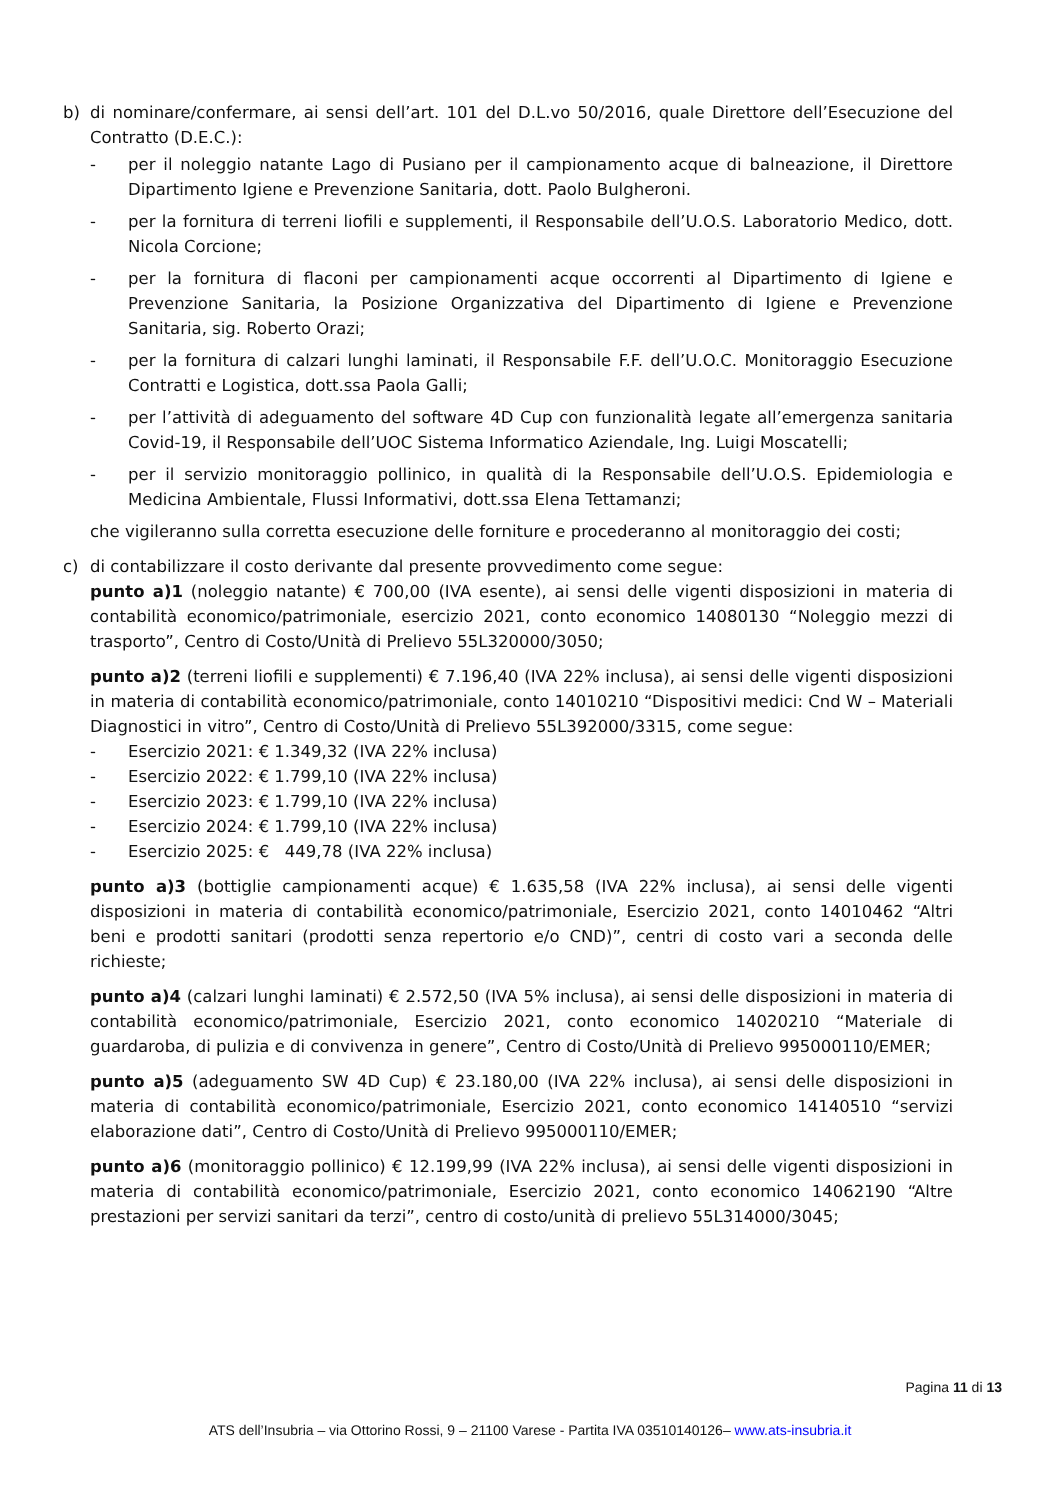b) di nominare/confermare, ai sensi dell’art. 101 del D.L.vo 50/2016, quale Direttore dell’Esecuzione del Contratto (D.E.C.):
- per il noleggio natante Lago di Pusiano per il campionamento acque di balneazione, il Direttore Dipartimento Igiene e Prevenzione Sanitaria, dott. Paolo Bulgheroni.
- per la fornitura di terreni liofili e supplementi, il Responsabile dell’U.O.S. Laboratorio Medico, dott. Nicola Corcione;
- per la fornitura di flaconi per campionamenti acque occorrenti al Dipartimento di Igiene e Prevenzione Sanitaria, la Posizione Organizzativa del Dipartimento di Igiene e Prevenzione Sanitaria, sig. Roberto Orazi;
- per la fornitura di calzari lunghi laminati, il Responsabile F.F. dell’U.O.C. Monitoraggio Esecuzione Contratti e Logistica, dott.ssa Paola Galli;
- per l’attività di adeguamento del software 4D Cup con funzionalità legate all’emergenza sanitaria Covid-19, il Responsabile dell’UOC Sistema Informatico Aziendale, Ing. Luigi Moscatelli;
- per il servizio monitoraggio pollinico, in qualità di la Responsabile dell’U.O.S. Epidemiologia e Medicina Ambientale, Flussi Informativi, dott.ssa Elena Tettamanzi;
che vigileranno sulla corretta esecuzione delle forniture e procederanno al monitoraggio dei costi;
c) di contabilizzare il costo derivante dal presente provvedimento come segue:
punto a)1 (noleggio natante) € 700,00 (IVA esente), ai sensi delle vigenti disposizioni in materia di contabilità economico/patrimoniale, esercizio 2021, conto economico 14080130 “Noleggio mezzi di trasporto”, Centro di Costo/Unità di Prelievo 55L320000/3050;
punto a)2 (terreni liofili e supplementi) € 7.196,40 (IVA 22% inclusa), ai sensi delle vigenti disposizioni in materia di contabilità economico/patrimoniale, conto 14010210 “Dispositivi medici: Cnd W – Materiali Diagnostici in vitro”, Centro di Costo/Unità di Prelievo 55L392000/3315, come segue:
- Esercizio 2021: € 1.349,32 (IVA 22% inclusa)
- Esercizio 2022: € 1.799,10 (IVA 22% inclusa)
- Esercizio 2023: € 1.799,10 (IVA 22% inclusa)
- Esercizio 2024: € 1.799,10 (IVA 22% inclusa)
- Esercizio 2025: € 449,78 (IVA 22% inclusa)
punto a)3 (bottiglie campionamenti acque) € 1.635,58 (IVA 22% inclusa), ai sensi delle vigenti disposizioni in materia di contabilità economico/patrimoniale, Esercizio 2021, conto 14010462 “Altri beni e prodotti sanitari (prodotti senza repertorio e/o CND)”, centri di costo vari a seconda delle richieste;
punto a)4 (calzari lunghi laminati) € 2.572,50 (IVA 5% inclusa), ai sensi delle disposizioni in materia di contabilità economico/patrimoniale, Esercizio 2021, conto economico 14020210 “Materiale di guardaroba, di pulizia e di convivenza in genere”, Centro di Costo/Unità di Prelievo 995000110/EMER;
punto a)5 (adeguamento SW 4D Cup) € 23.180,00 (IVA 22% inclusa), ai sensi delle disposizioni in materia di contabilità economico/patrimoniale, Esercizio 2021, conto economico 14140510 “servizi elaborazione dati”, Centro di Costo/Unità di Prelievo 995000110/EMER;
punto a)6 (monitoraggio pollinico) € 12.199,99 (IVA 22% inclusa), ai sensi delle vigenti disposizioni in materia di contabilità economico/patrimoniale, Esercizio 2021, conto economico 14062190 “Altre prestazioni per servizi sanitari da terzi”, centro di costo/unità di prelievo 55L314000/3045;
Pagina 11 di 13
ATS dell’Insubria – via Ottorino Rossi, 9 – 21100 Varese - Partita IVA 03510140126– www.ats-insubria.it